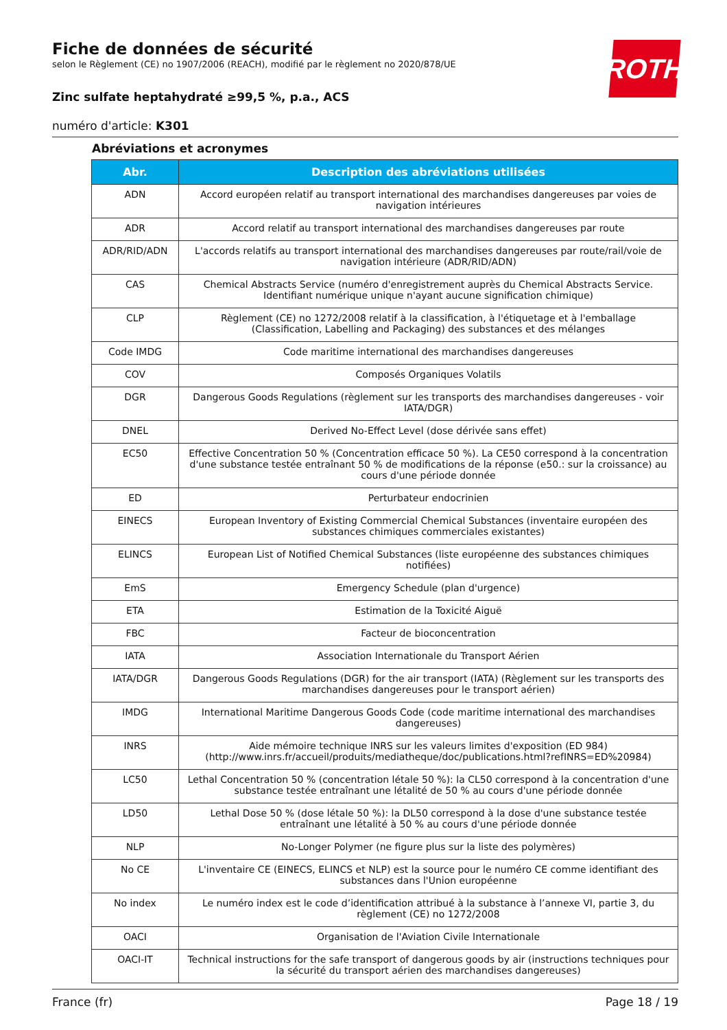ROTH
Fiche de données de sécurité
selon le Règlement (CE) no 1907/2006 (REACH), modifié par le règlement no 2020/878/UE
Zinc sulfate heptahydraté ≥99,5 %, p.a., ACS
numéro d'article: K301
Abréviations et acronymes
| Abr. | Description des abréviations utilisées |
| --- | --- |
| ADN | Accord européen relatif au transport international des marchandises dangereuses par voies de navigation intérieures |
| ADR | Accord relatif au transport international des marchandises dangereuses par route |
| ADR/RID/ADN | L'accords relatifs au transport international des marchandises dangereuses par route/rail/voie de navigation intérieure (ADR/RID/ADN) |
| CAS | Chemical Abstracts Service (numéro d'enregistrement auprès du Chemical Abstracts Service. Identifiant numérique unique n'ayant aucune signification chimique) |
| CLP | Règlement (CE) no 1272/2008 relatif à la classification, à l'étiquetage et à l'emballage (Classification, Labelling and Packaging) des substances et des mélanges |
| Code IMDG | Code maritime international des marchandises dangereuses |
| COV | Composés Organiques Volatils |
| DGR | Dangerous Goods Regulations (règlement sur les transports des marchandises dangereuses - voir IATA/DGR) |
| DNEL | Derived No-Effect Level (dose dérivée sans effet) |
| EC50 | Effective Concentration 50 % (Concentration efficace 50 %). La CE50 correspond à la concentration d'une substance testée entraînant 50 % de modifications de la réponse (e50.: sur la croissance) au cours d'une période donnée |
| ED | Perturbateur endocrinien |
| EINECS | European Inventory of Existing Commercial Chemical Substances (inventaire européen des substances chimiques commerciales existantes) |
| ELINCS | European List of Notified Chemical Substances (liste européenne des substances chimiques notifiées) |
| EmS | Emergency Schedule (plan d'urgence) |
| ETA | Estimation de la Toxicité Aiguë |
| FBC | Facteur de bioconcentration |
| IATA | Association Internationale du Transport Aérien |
| IATA/DGR | Dangerous Goods Regulations (DGR) for the air transport (IATA) (Règlement sur les transports des marchandises dangereuses pour le transport aérien) |
| IMDG | International Maritime Dangerous Goods Code (code maritime international des marchandises dangereuses) |
| INRS | Aide mémoire technique INRS sur les valeurs limites d'exposition (ED 984) (http://www.inrs.fr/accueil/produits/mediatheque/doc/publications.html?refINRS=ED%20984) |
| LC50 | Lethal Concentration 50 % (concentration létale 50 %): la CL50 correspond à la concentration d'une substance testée entraînant une létalité de 50 % au cours d'une période donnée |
| LD50 | Lethal Dose 50 % (dose létale 50 %): la DL50 correspond à la dose d'une substance testée entraînant une létalité à 50 % au cours d'une période donnée |
| NLP | No-Longer Polymer (ne figure plus sur la liste des polymères) |
| No CE | L'inventaire CE (EINECS, ELINCS et NLP) est la source pour le numéro CE comme identifiant des substances dans l'Union européenne |
| No index | Le numéro index est le code d’identification attribué à la substance à l’annexe VI, partie 3, du règlement (CE) no 1272/2008 |
| OACI | Organisation de l'Aviation Civile Internationale |
| OACI-IT | Technical instructions for the safe transport of dangerous goods by air (instructions techniques pour la sécurité du transport aérien des marchandises dangereuses) |
France (fr) Page 18 / 19